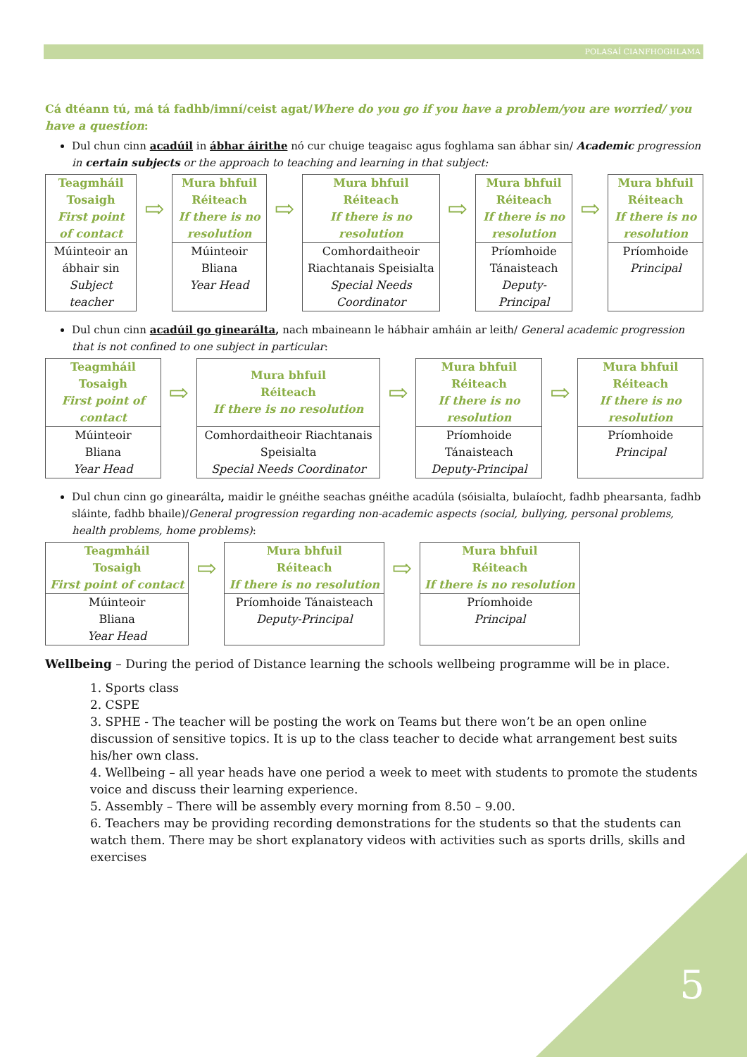POLASAÍ CIANFHOGHLAMA
Cá dtéann tú, má tá fadhb/imní/ceist agat/Where do you go if you have a problem/you are worried/ you have a question:
Dul chun cinn acadúil in ábhar áirithe nó cur chuige teagaisc agus foghlama san ábhar sin/ Academic progression in certain subjects or the approach to teaching and learning in that subject:
| Teagmháil Tosaigh First point of contact | ⇨ | Mura bhfuil Réiteach If there is no resolution | ⇨ | Mura bhfuil Réiteach If there is no resolution | ⇨ | Mura bhfuil Réiteach If there is no resolution | ⇨ | Mura bhfuil Réiteach If there is no resolution |
| Múinteoir an ábhair sin Subject teacher | | Múinteoir Bliana Year Head | | Comhordaitheoir Riachtanais Speisialta Special Needs Coordinator | | Príomhoide Tánaisteach Deputy-Principal | | Príomhoide Principal |
Dul chun cinn acadúil go ginearálta, nach mbaineann le hábhair amháin ar leith/ General academic progression that is not confined to one subject in particular:
| Teagmháil Tosaigh First point of contact | ⇨ | Mura bhfuil Réiteach If there is no resolution | ⇨ | Mura bhfuil Réiteach If there is no resolution | ⇨ | Mura bhfuil Réiteach If there is no resolution |
| Múinteoir Bliana Year Head | | Comhordaitheoir Riachtanais Speisialta Special Needs Coordinator | | Príomhoide Tánaisteach Deputy-Principal | | Príomhoide Principal |
Dul chun cinn go ginearálta, maidir le gnéithe seachas gnéithe acadúla (sóisialta, bulaíocht, fadhb phearsanta, fadhb sláinte, fadhb bhaile)/General progression regarding non-academic aspects (social, bullying, personal problems, health problems, home problems):
| Teagmháil Tosaigh First point of contact | ⇨ | Mura bhfuil Réiteach If there is no resolution | ⇨ | Mura bhfuil Réiteach If there is no resolution |
| Múinteoir Bliana Year Head | | Príomhoide Tánaisteach Deputy-Principal | | Príomhoide Principal |
Wellbeing – During the period of Distance learning the schools wellbeing programme will be in place.
1. Sports class
2. CSPE
3. SPHE - The teacher will be posting the work on Teams but there won’t be an open online discussion of sensitive topics. It is up to the class teacher to decide what arrangement best suits his/her own class.
4. Wellbeing – all year heads have one period a week to meet with students to promote the students voice and discuss their learning experience.
5. Assembly – There will be assembly every morning from 8.50 – 9.00.
6. Teachers may be providing recording demonstrations for the students so that the students can watch them. There may be short explanatory videos with activities such as sports drills, skills and exercises
5